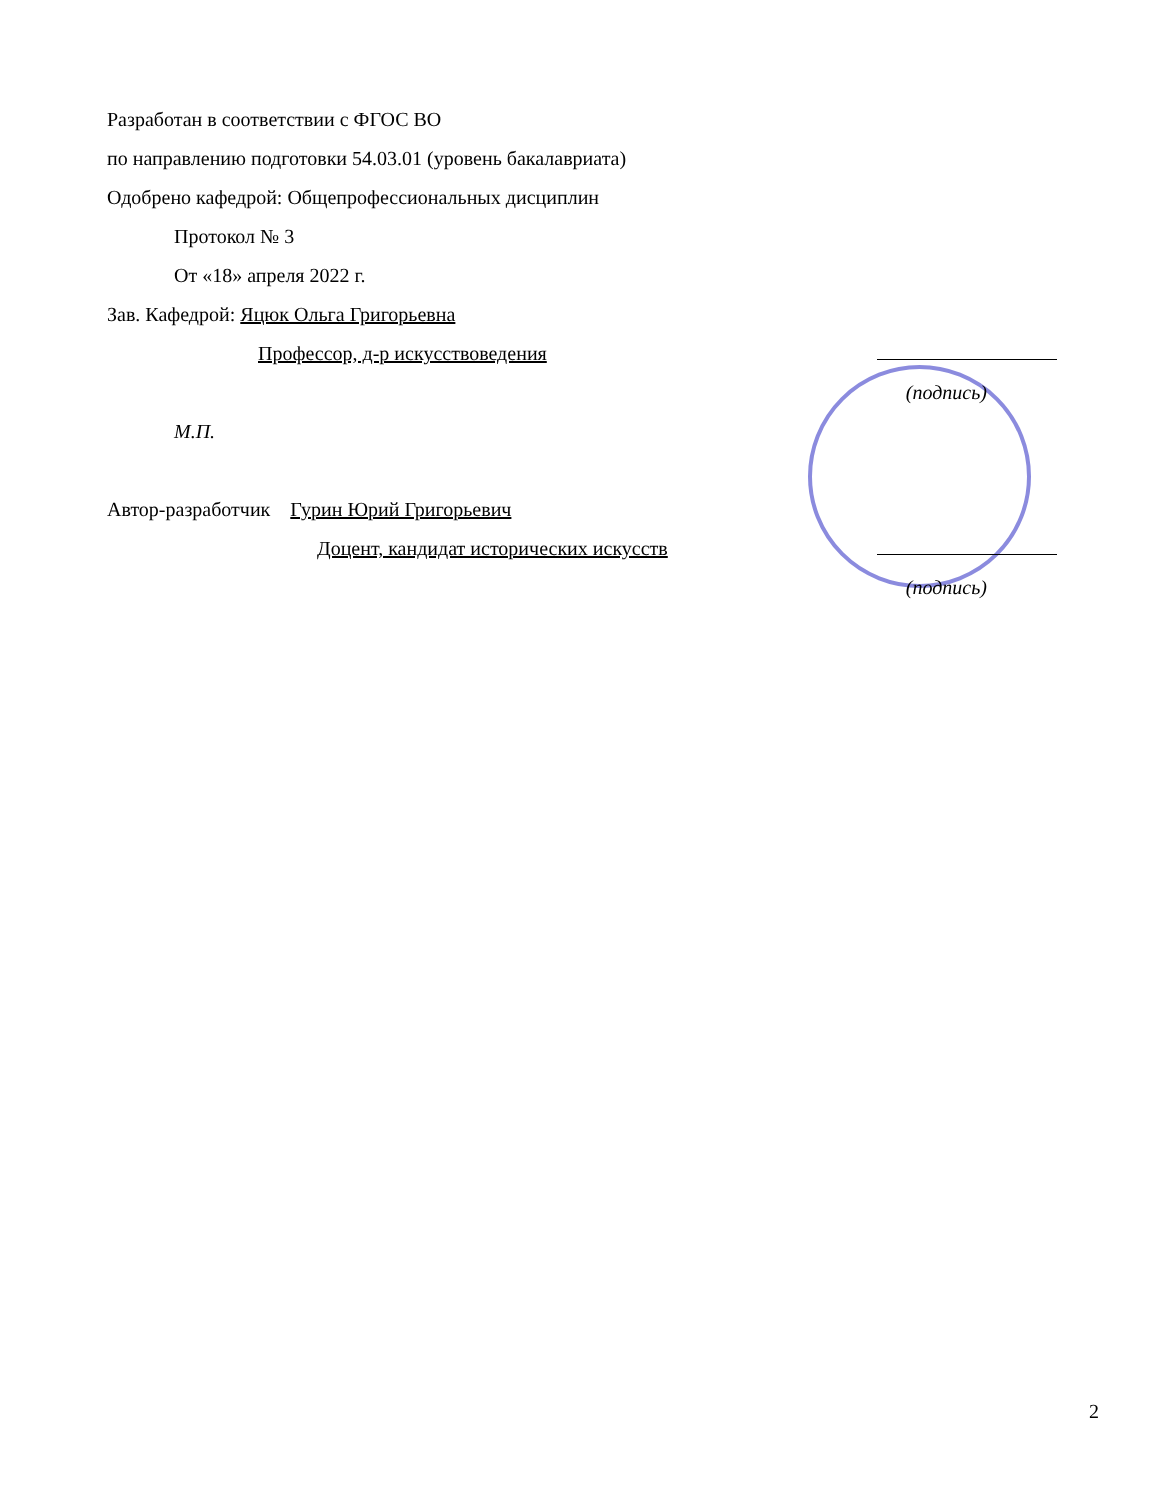Разработан в соответствии с ФГОС ВО
по направлению подготовки 54.03.01 (уровень бакалавриата)
Одобрено кафедрой: Общепрофессиональных дисциплин
Протокол № 3
От «18» апреля 2022 г.
Зав. Кафедрой: Яцюк Ольга Григорьевна
Профессор, д-р искусствоведения
(подпись)
М.П.
Автор-разработчик Гурин Юрий Григорьевич
Доцент, кандидат исторических искусств
(подпись)
2